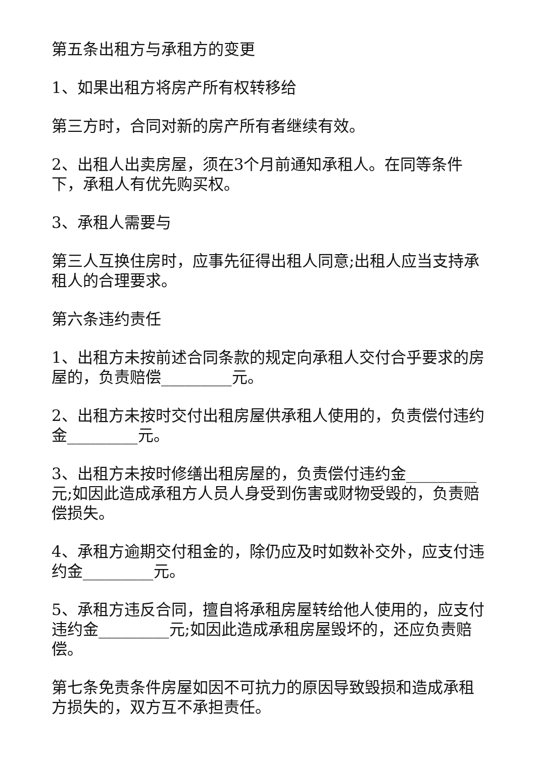第五条出租方与承租方的变更
1、如果出租方将房产所有权转移给
第三方时，合同对新的房产所有者继续有效。
2、出租人出卖房屋，须在3个月前通知承租人。在同等条件下，承租人有优先购买权。
3、承租人需要与
第三人互换住房时，应事先征得出租人同意;出租人应当支持承租人的合理要求。
第六条违约责任
1、出租方未按前述合同条款的规定向承租人交付合乎要求的房屋的，负责赔偿_________元。
2、出租方未按时交付出租房屋供承租人使用的，负责偿付违约金_________元。
3、出租方未按时修缮出租房屋的，负责偿付违约金_________元;如因此造成承租方人员人身受到伤害或财物受毁的，负责赔偿损失。
4、承租方逾期交付租金的，除仍应及时如数补交外，应支付违约金_________元。
5、承租方违反合同，擅自将承租房屋转给他人使用的，应支付违约金_________元;如因此造成承租房屋毁坏的，还应负责赔偿。
第七条免责条件房屋如因不可抗力的原因导致毁损和造成承租方损失的，双方互不承担责任。